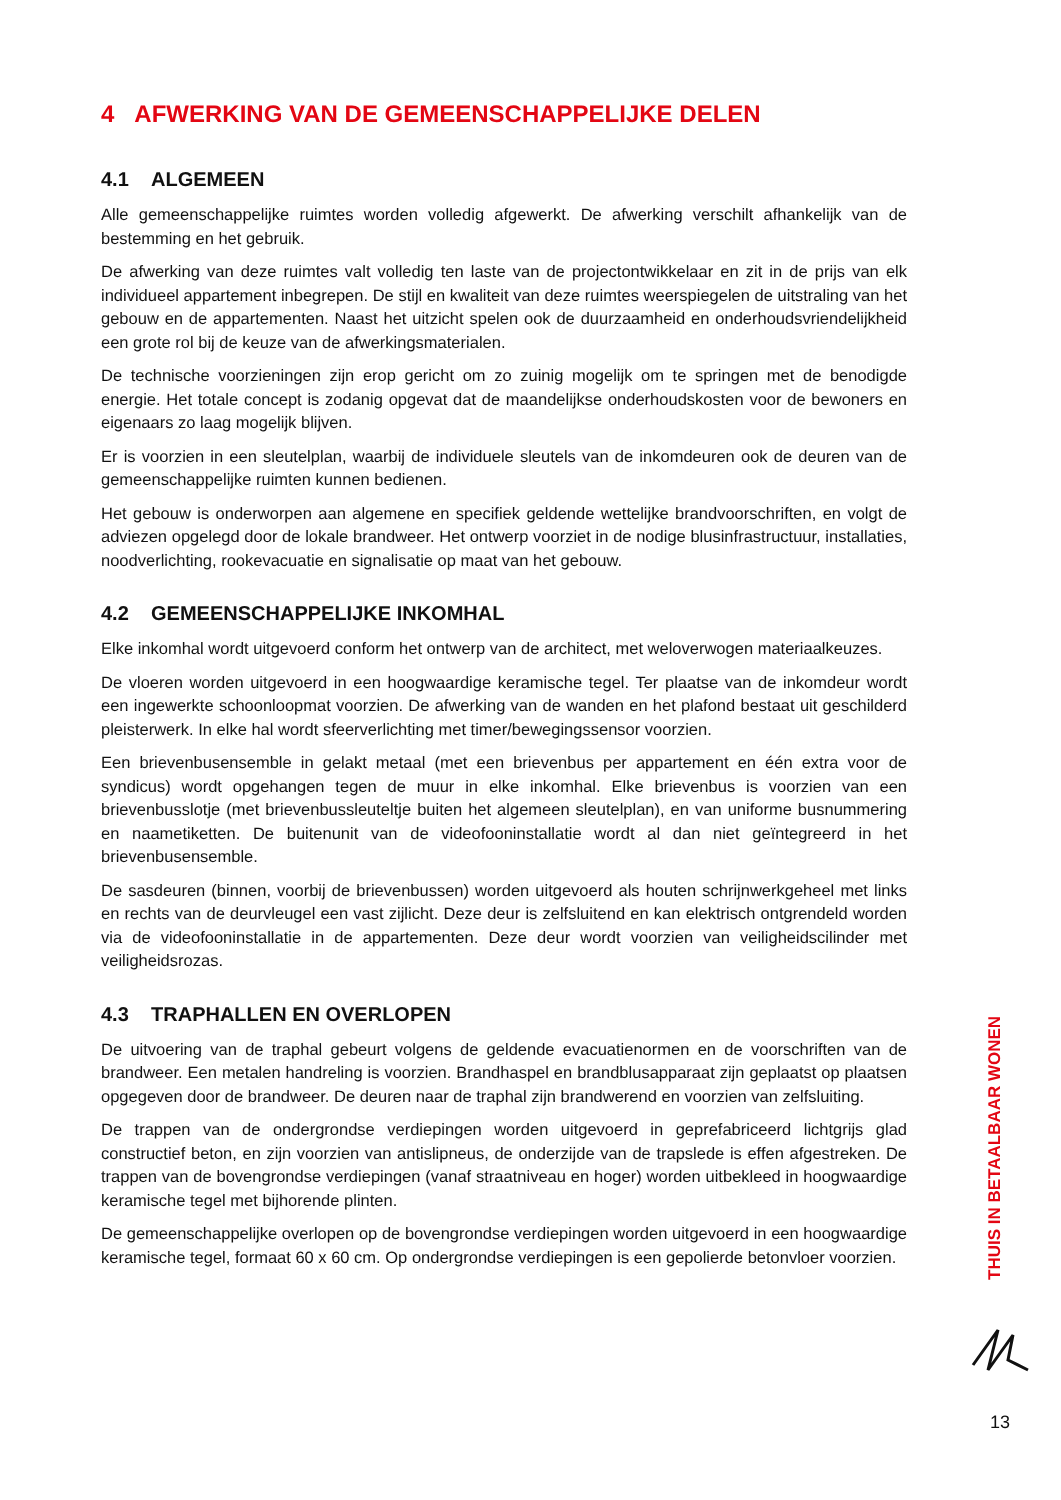4 AFWERKING VAN DE GEMEENSCHAPPELIJKE DELEN
4.1 ALGEMEEN
Alle gemeenschappelijke ruimtes worden volledig afgewerkt. De afwerking verschilt afhankelijk van de bestemming en het gebruik.
De afwerking van deze ruimtes valt volledig ten laste van de projectontwikkelaar en zit in de prijs van elk individueel appartement inbegrepen. De stijl en kwaliteit van deze ruimtes weerspiegelen de uitstraling van het gebouw en de appartementen. Naast het uitzicht spelen ook de duurzaamheid en onderhoudsvriendelijkheid een grote rol bij de keuze van de afwerkingsmaterialen.
De technische voorzieningen zijn erop gericht om zo zuinig mogelijk om te springen met de benodigde energie. Het totale concept is zodanig opgevat dat de maandelijkse onderhoudskosten voor de bewoners en eigenaars zo laag mogelijk blijven.
Er is voorzien in een sleutelplan, waarbij de individuele sleutels van de inkomdeuren ook de deuren van de gemeenschappelijke ruimten kunnen bedienen.
Het gebouw is onderworpen aan algemene en specifiek geldende wettelijke brandvoorschriften, en volgt de adviezen opgelegd door de lokale brandweer. Het ontwerp voorziet in de nodige blusinfrastructuur, installaties, noodverlichting, rookevacuatie en signalisatie op maat van het gebouw.
4.2 GEMEENSCHAPPELIJKE INKOMHAL
Elke inkomhal wordt uitgevoerd conform het ontwerp van de architect, met weloverwogen materiaalkeuzes.
De vloeren worden uitgevoerd in een hoogwaardige keramische tegel. Ter plaatse van de inkomdeur wordt een ingewerkte schoonloopmat voorzien. De afwerking van de wanden en het plafond bestaat uit geschilderd pleisterwerk. In elke hal wordt sfeerverlichting met timer/bewegingssensor voorzien.
Een brievenbusensemble in gelakt metaal (met een brievenbus per appartement en één extra voor de syndicus) wordt opgehangen tegen de muur in elke inkomhal. Elke brievenbus is voorzien van een brievenbusslotje (met brievenbussleuteltje buiten het algemeen sleutelplan), en van uniforme busnummering en naametiketten. De buitenunit van de videofooninstallatie wordt al dan niet geïntegreerd in het brievenbusensemble.
De sasdeuren (binnen, voorbij de brievenbussen) worden uitgevoerd als houten schrijnwerkgeheel met links en rechts van de deurvleugel een vast zijlicht. Deze deur is zelfsluitend en kan elektrisch ontgrendeld worden via de videofooninstallatie in de appartementen. Deze deur wordt voorzien van veiligheidscilinder met veiligheidsrozas.
4.3 TRAPHALLEN EN OVERLOPEN
De uitvoering van de traphal gebeurt volgens de geldende evacuatienormen en de voorschriften van de brandweer. Een metalen handreling is voorzien. Brandhaspel en brandblusapparaat zijn geplaatst op plaatsen opgegeven door de brandweer. De deuren naar de traphal zijn brandwerend en voorzien van zelfsluiting.
De trappen van de ondergrondse verdiepingen worden uitgevoerd in geprefabriceerd lichtgrijs glad constructief beton, en zijn voorzien van antislipneus, de onderzijde van de trapslede is effen afgestreken. De trappen van de bovengrondse verdiepingen (vanaf straatniveau en hoger) worden uitbekleed in hoogwaardige keramische tegel met bijhorende plinten.
De gemeenschappelijke overlopen op de bovengrondse verdiepingen worden uitgevoerd in een hoogwaardige keramische tegel, formaat 60 x 60 cm. Op ondergrondse verdiepingen is een gepolierde betonvloer voorzien.
THUIS IN BETAALBAAR WONEN
13